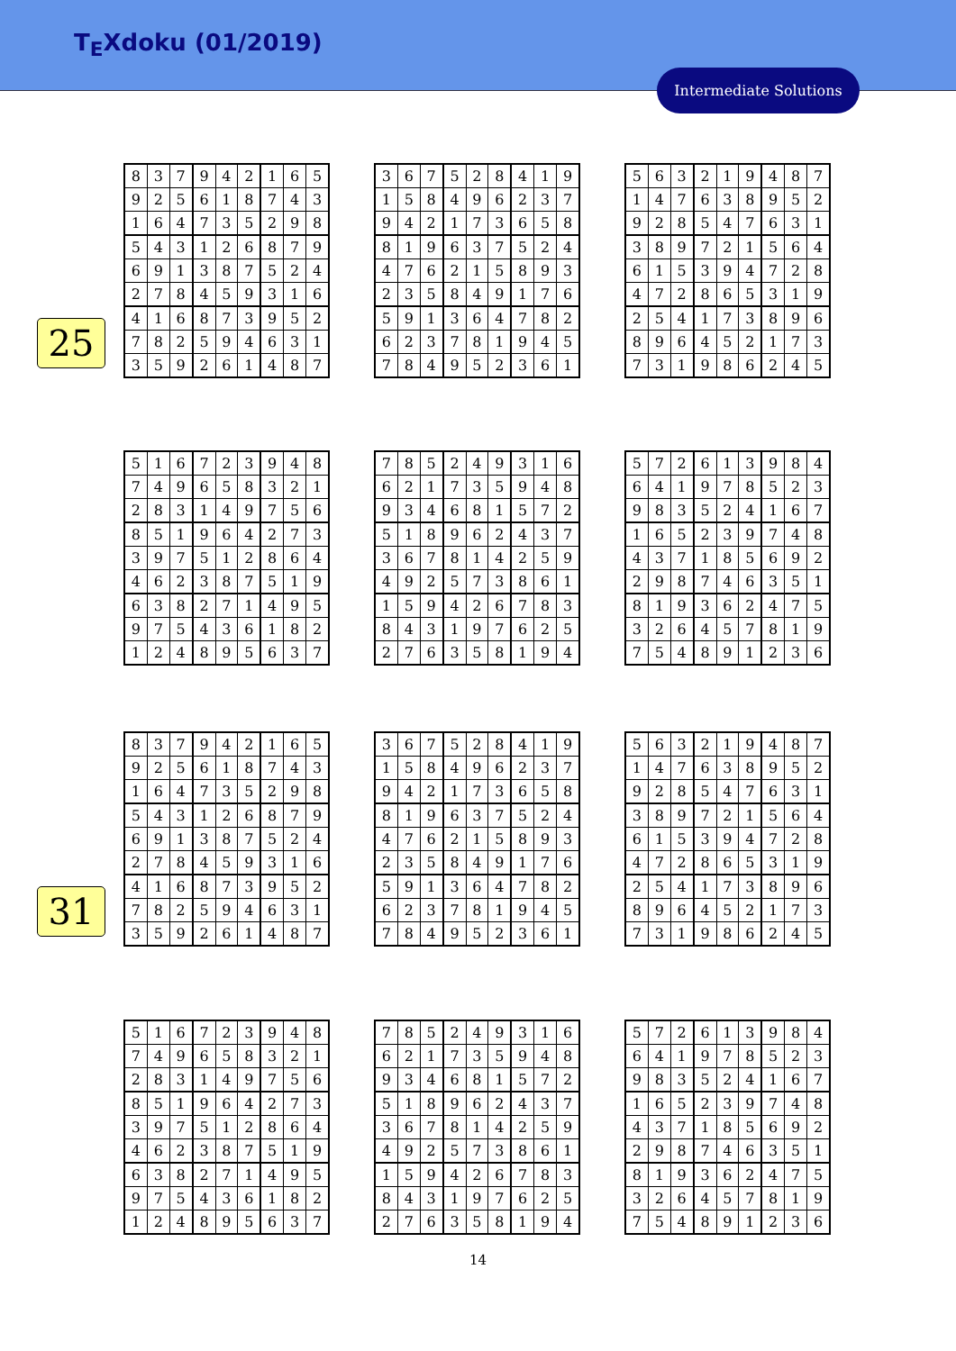T<sub>E</sub>Xdoku (01/2019)
Intermediate Solutions
25
| 8 | 3 | 7 | 9 | 4 | 2 | 1 | 6 | 5 |
| 9 | 2 | 5 | 6 | 1 | 8 | 7 | 4 | 3 |
| 1 | 6 | 4 | 7 | 3 | 5 | 2 | 9 | 8 |
| 5 | 4 | 3 | 1 | 2 | 6 | 8 | 7 | 9 |
| 6 | 9 | 1 | 3 | 8 | 7 | 5 | 2 | 4 |
| 2 | 7 | 8 | 4 | 5 | 9 | 3 | 1 | 6 |
| 4 | 1 | 6 | 8 | 7 | 3 | 9 | 5 | 2 |
| 7 | 8 | 2 | 5 | 9 | 4 | 6 | 3 | 1 |
| 3 | 5 | 9 | 2 | 6 | 1 | 4 | 8 | 7 |
| 3 | 6 | 7 | 5 | 2 | 8 | 4 | 1 | 9 |
| 1 | 5 | 8 | 4 | 9 | 6 | 2 | 3 | 7 |
| 9 | 4 | 2 | 1 | 7 | 3 | 6 | 5 | 8 |
| 8 | 1 | 9 | 6 | 3 | 7 | 5 | 2 | 4 |
| 4 | 7 | 6 | 2 | 1 | 5 | 8 | 9 | 3 |
| 2 | 3 | 5 | 8 | 4 | 9 | 1 | 7 | 6 |
| 5 | 9 | 1 | 3 | 6 | 4 | 7 | 8 | 2 |
| 6 | 2 | 3 | 7 | 8 | 1 | 9 | 4 | 5 |
| 7 | 8 | 4 | 9 | 5 | 2 | 3 | 6 | 1 |
| 5 | 6 | 3 | 2 | 1 | 9 | 4 | 8 | 7 |
| 1 | 4 | 7 | 6 | 3 | 8 | 9 | 5 | 2 |
| 9 | 2 | 8 | 5 | 4 | 7 | 6 | 3 | 1 |
| 3 | 8 | 9 | 7 | 2 | 1 | 5 | 6 | 4 |
| 6 | 1 | 5 | 3 | 9 | 4 | 7 | 2 | 8 |
| 4 | 7 | 2 | 8 | 6 | 5 | 3 | 1 | 9 |
| 2 | 5 | 4 | 1 | 7 | 3 | 8 | 9 | 6 |
| 8 | 9 | 6 | 4 | 5 | 2 | 1 | 7 | 3 |
| 7 | 3 | 1 | 9 | 8 | 6 | 2 | 4 | 5 |
| 5 | 1 | 6 | 7 | 2 | 3 | 9 | 4 | 8 |
| 7 | 4 | 9 | 6 | 5 | 8 | 3 | 2 | 1 |
| 2 | 8 | 3 | 1 | 4 | 9 | 7 | 5 | 6 |
| 8 | 5 | 1 | 9 | 6 | 4 | 2 | 7 | 3 |
| 3 | 9 | 7 | 5 | 1 | 2 | 8 | 6 | 4 |
| 4 | 6 | 2 | 3 | 8 | 7 | 5 | 1 | 9 |
| 6 | 3 | 8 | 2 | 7 | 1 | 4 | 9 | 5 |
| 9 | 7 | 5 | 4 | 3 | 6 | 1 | 8 | 2 |
| 1 | 2 | 4 | 8 | 9 | 5 | 6 | 3 | 7 |
| 7 | 8 | 5 | 2 | 4 | 9 | 3 | 1 | 6 |
| 6 | 2 | 1 | 7 | 3 | 5 | 9 | 4 | 8 |
| 9 | 3 | 4 | 6 | 8 | 1 | 5 | 7 | 2 |
| 5 | 1 | 8 | 9 | 6 | 2 | 4 | 3 | 7 |
| 3 | 6 | 7 | 8 | 1 | 4 | 2 | 5 | 9 |
| 4 | 9 | 2 | 5 | 7 | 3 | 8 | 6 | 1 |
| 1 | 5 | 9 | 4 | 2 | 6 | 7 | 8 | 3 |
| 8 | 4 | 3 | 1 | 9 | 7 | 6 | 2 | 5 |
| 2 | 7 | 6 | 3 | 5 | 8 | 1 | 9 | 4 |
| 5 | 7 | 2 | 6 | 1 | 3 | 9 | 8 | 4 |
| 6 | 4 | 1 | 9 | 7 | 8 | 5 | 2 | 3 |
| 9 | 8 | 3 | 5 | 2 | 4 | 1 | 6 | 7 |
| 1 | 6 | 5 | 2 | 3 | 9 | 7 | 4 | 8 |
| 4 | 3 | 7 | 1 | 8 | 5 | 6 | 9 | 2 |
| 2 | 9 | 8 | 7 | 4 | 6 | 3 | 5 | 1 |
| 8 | 1 | 9 | 3 | 6 | 2 | 4 | 7 | 5 |
| 3 | 2 | 6 | 4 | 5 | 7 | 8 | 1 | 9 |
| 7 | 5 | 4 | 8 | 9 | 1 | 2 | 3 | 6 |
31
| 8 | 3 | 7 | 9 | 4 | 2 | 1 | 6 | 5 |
| 9 | 2 | 5 | 6 | 1 | 8 | 7 | 4 | 3 |
| 1 | 6 | 4 | 7 | 3 | 5 | 2 | 9 | 8 |
| 5 | 4 | 3 | 1 | 2 | 6 | 8 | 7 | 9 |
| 6 | 9 | 1 | 3 | 8 | 7 | 5 | 2 | 4 |
| 2 | 7 | 8 | 4 | 5 | 9 | 3 | 1 | 6 |
| 4 | 1 | 6 | 8 | 7 | 3 | 9 | 5 | 2 |
| 7 | 8 | 2 | 5 | 9 | 4 | 6 | 3 | 1 |
| 3 | 5 | 9 | 2 | 6 | 1 | 4 | 8 | 7 |
| 3 | 6 | 7 | 5 | 2 | 8 | 4 | 1 | 9 |
| 1 | 5 | 8 | 4 | 9 | 6 | 2 | 3 | 7 |
| 9 | 4 | 2 | 1 | 7 | 3 | 6 | 5 | 8 |
| 8 | 1 | 9 | 6 | 3 | 7 | 5 | 2 | 4 |
| 4 | 7 | 6 | 2 | 1 | 5 | 8 | 9 | 3 |
| 2 | 3 | 5 | 8 | 4 | 9 | 1 | 7 | 6 |
| 5 | 9 | 1 | 3 | 6 | 4 | 7 | 8 | 2 |
| 6 | 2 | 3 | 7 | 8 | 1 | 9 | 4 | 5 |
| 7 | 8 | 4 | 9 | 5 | 2 | 3 | 6 | 1 |
| 5 | 6 | 3 | 2 | 1 | 9 | 4 | 8 | 7 |
| 1 | 4 | 7 | 6 | 3 | 8 | 9 | 5 | 2 |
| 9 | 2 | 8 | 5 | 4 | 7 | 6 | 3 | 1 |
| 3 | 8 | 9 | 7 | 2 | 1 | 5 | 6 | 4 |
| 6 | 1 | 5 | 3 | 9 | 4 | 7 | 2 | 8 |
| 4 | 7 | 2 | 8 | 6 | 5 | 3 | 1 | 9 |
| 2 | 5 | 4 | 1 | 7 | 3 | 8 | 9 | 6 |
| 8 | 9 | 6 | 4 | 5 | 2 | 1 | 7 | 3 |
| 7 | 3 | 1 | 9 | 8 | 6 | 2 | 4 | 5 |
| 5 | 1 | 6 | 7 | 2 | 3 | 9 | 4 | 8 |
| 7 | 4 | 9 | 6 | 5 | 8 | 3 | 2 | 1 |
| 2 | 8 | 3 | 1 | 4 | 9 | 7 | 5 | 6 |
| 8 | 5 | 1 | 9 | 6 | 4 | 2 | 7 | 3 |
| 3 | 9 | 7 | 5 | 1 | 2 | 8 | 6 | 4 |
| 4 | 6 | 2 | 3 | 8 | 7 | 5 | 1 | 9 |
| 6 | 3 | 8 | 2 | 7 | 1 | 4 | 9 | 5 |
| 9 | 7 | 5 | 4 | 3 | 6 | 1 | 8 | 2 |
| 1 | 2 | 4 | 8 | 9 | 5 | 6 | 3 | 7 |
| 7 | 8 | 5 | 2 | 4 | 9 | 3 | 1 | 6 |
| 6 | 2 | 1 | 7 | 3 | 5 | 9 | 4 | 8 |
| 9 | 3 | 4 | 6 | 8 | 1 | 5 | 7 | 2 |
| 5 | 1 | 8 | 9 | 6 | 2 | 4 | 3 | 7 |
| 3 | 6 | 7 | 8 | 1 | 4 | 2 | 5 | 9 |
| 4 | 9 | 2 | 5 | 7 | 3 | 8 | 6 | 1 |
| 1 | 5 | 9 | 4 | 2 | 6 | 7 | 8 | 3 |
| 8 | 4 | 3 | 1 | 9 | 7 | 6 | 2 | 5 |
| 2 | 7 | 6 | 3 | 5 | 8 | 1 | 9 | 4 |
| 5 | 7 | 2 | 6 | 1 | 3 | 9 | 8 | 4 |
| 6 | 4 | 1 | 9 | 7 | 8 | 5 | 2 | 3 |
| 9 | 8 | 3 | 5 | 2 | 4 | 1 | 6 | 7 |
| 1 | 6 | 5 | 2 | 3 | 9 | 7 | 4 | 8 |
| 4 | 3 | 7 | 1 | 8 | 5 | 6 | 9 | 2 |
| 2 | 9 | 8 | 7 | 4 | 6 | 3 | 5 | 1 |
| 8 | 1 | 9 | 3 | 6 | 2 | 4 | 7 | 5 |
| 3 | 2 | 6 | 4 | 5 | 7 | 8 | 1 | 9 |
| 7 | 5 | 4 | 8 | 9 | 1 | 2 | 3 | 6 |
14